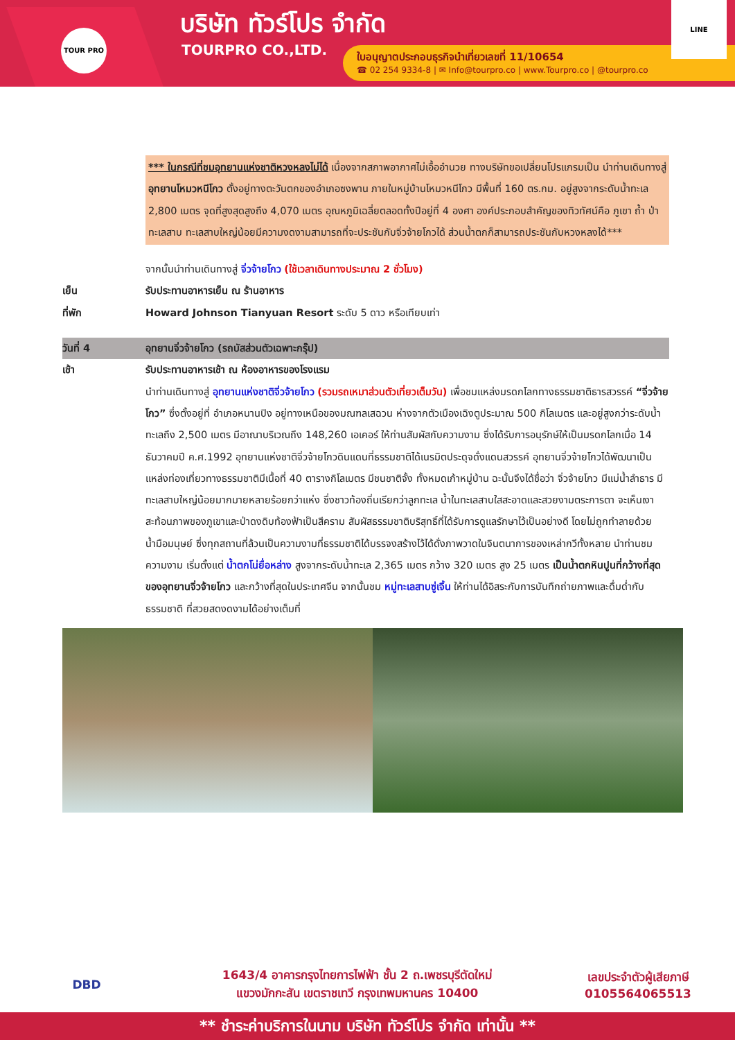TOUR PRO บริษัท ทัวร์โปร จำกัด
TOURPRO CO.,LTD.
ใบอนุญาตประกอบธุรกิจนำเที่ยวเลขที่ 11/10654
☎ 02 254 9334-8 | ✉ Info@tourpro.co | www.Tourpro.co | @tourpro.co
LINE
*** ในกรณีที่ชมอุทยานแห่งชาติหวงหลงไม่ได้ เนื่องจากสภาพอากาศไม่เอื้ออำนวย ทางบริษัทขอเปลี่ยนโปรแกรมเป็น นำท่านเดินทางสู่ อุทยานโหมวหนีโกว ตั้งอยู่ทางตะวันตกของอำเภอซงพาน ภายในหมู่บ้านโหมวหนีโกว มีพื้นที่ 160 ตร.กม. อยู่สูงจากระดับน้ำทะเล 2,800 เมตร จุดที่สูงสุดสูงถึง 4,070 เมตร อุณหภูมิเฉลี่ยตลอดทั้งปีอยู่ที่ 4 องศา องค์ประกอบสำคัญของทิวทัศน์คือ ภูเขา ถ้ำ ป่า ทะเลสาบ ทะเลสาบใหญ่น้อยมีความงดงามสามารถที่จะประชันกับจิ่วจ้ายโกวได้ ส่วนน้ำตกก็สามารถประชันกับหวงหลงได้***
จากนั้นนำท่านเดินทางสู่ จิ่วจ้ายโกว (ใช้เวลาเดินทางประมาณ 2 ชั่วโมง)
เย็น รับประทานอาหารเย็น ณ ร้านอาหาร
ที่พัก Howard Johnson Tianyuan Resort ระดับ 5 ดาว หรือเทียบเท่า
วันที่ 4 อุทยานจิ่วจ้ายโกว (รถบัสส่วนตัวเฉพาะกรุ๊ป)
เช้า รับประทานอาหารเช้า ณ ห้องอาหารของโรงแรม
นำท่านเดินทางสู่ อุทยานแห่งชาติจิ่วจ้ายโกว (รวมรถเหมาส่วนตัวเที่ยวเต็มวัน) เพื่อชมแหล่งมรดกโลกทางธรรมชาติธารสวรรค์ “จิ่วจ้ายโกว” ซึ่งตั้งอยู่ที่ อำเภอหนานปิง อยู่ทางเหนือของมณฑลเสฉวน ห่างจากตัวเมืองเฉิงตูประมาณ 500 กิโลเมตร และอยู่สูงกว่าระดับน้ำทะเลถึง 2,500 เมตร มีอาณาบริเวณถึง 148,260 เอเคอร์ ให้ท่านสัมผัสกับความงาม ซึ่งได้รับการอนุรักษ์ให้เป็นมรดกโลกเมื่อ 14 ธันวาคมปี ค.ศ.1992 อุทยานแห่งชาติจิ่วจ้ายโกวดินแดนที่ธรรมชาติได้เนรมิตประดุจดั่งแดนสวรรค์ อุทยานจิ่วจ้ายโกวได้พัฒนาเป็นแหล่งท่องเที่ยวทางธรรมชาติมีเนื้อที่ 40 ตารางกิโลเมตร มีชนชาติจั้ง ทั้งหมดเก้าหมู่บ้าน ฉะนั้นจึงได้ชื่อว่า จิ่วจ้ายโกว มีแม่น้ำลำธาร มีทะเลสาบใหญ่น้อยมากมายหลายร้อยกว่าแห่ง ซึ่งชาวท้องถิ่นเรียกว่าลูกทะเล น้ำในทะเลสาบใสสะอาดและสวยงามตระการตา จะเห็นเงาสะท้อนภาพของภูเขาและป่าดงดิบท้องฟ้าเป็นสีคราม สัมผัสธรรมชาติบริสุทธิ์ที่ได้รับการดูแลรักษาไว้เป็นอย่างดี โดยไม่ถูกทำลายด้วยน้ำมือมนุษย์ ซึ่งทุกสถานที่ล้วนเป็นความงามที่ธรรมชาติได้บรรจงสร้างไว้ได้ดั่งภาพวาดในจินตนาการของเหล่ากวีทั้งหลาย นำท่านชมความงาม เริ่มตั้งแต่ น้ำตกโน่ยื่อหล่าง สูงจากระดับน้ำทะเล 2,365 เมตร กว้าง 320 เมตร สูง 25 เมตร เป็นน้ำตกหินปูนที่กว้างที่สุดของอุทยานจิ่วจ้ายโกว และกว้างที่สุดในประเทศจีน จากนั้นชม หมู่ทะเลสาบซู่เจิ้น ให้ท่านได้อิสระกับการบันทึกถ่ายภาพและดื่มด่ำกับธรรมชาติ ที่สวยสดงดงามได้อย่างเต็มที่
DBD
1643/4 อาคารกรุงไทยการไฟฟ้า ชั้น 2 ถ.เพชรบุรีตัดใหม่
แขวงมักกะสัน เขตราชเทวี กรุงเทพมหานคร 10400
เลขประจำตัวผู้เสียภาษี
0105564065513
** ชำระค่าบริการในนาม บริษัท ทัวร์โปร จำกัด เท่านั้น **